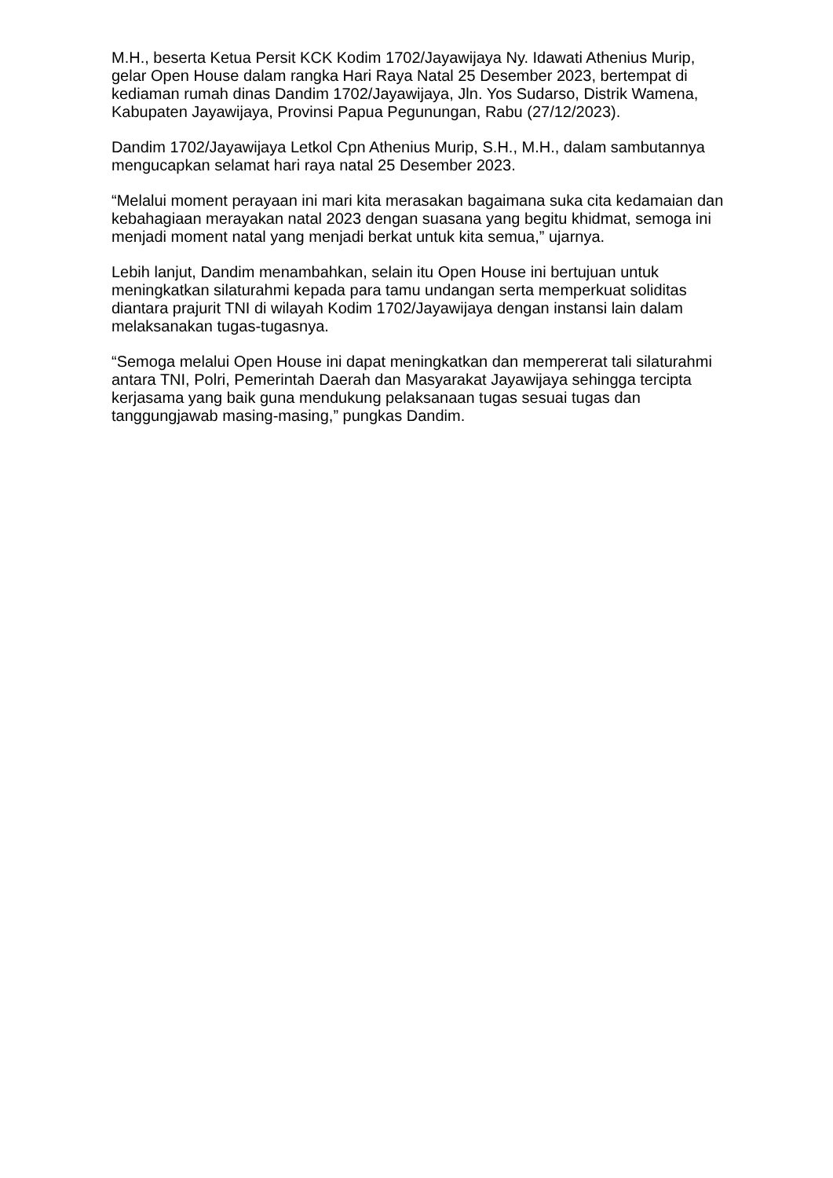M.H., beserta Ketua Persit KCK Kodim 1702/Jayawijaya Ny. Idawati Athenius Murip, gelar Open House dalam rangka Hari Raya Natal 25 Desember 2023, bertempat di kediaman rumah dinas Dandim 1702/Jayawijaya, Jln. Yos Sudarso, Distrik Wamena, Kabupaten Jayawijaya, Provinsi Papua Pegunungan, Rabu (27/12/2023).
Dandim 1702/Jayawijaya Letkol Cpn Athenius Murip, S.H., M.H., dalam sambutannya mengucapkan selamat hari raya natal 25 Desember 2023.
“Melalui moment perayaan ini mari kita merasakan bagaimana suka cita kedamaian dan kebahagiaan merayakan natal 2023 dengan suasana yang begitu khidmat, semoga ini menjadi moment natal yang menjadi berkat untuk kita semua,” ujarnya.
Lebih lanjut, Dandim menambahkan, selain itu Open House ini bertujuan untuk meningkatkan silaturahmi kepada para tamu undangan serta memperkuat soliditas diantara prajurit TNI di wilayah Kodim 1702/Jayawijaya dengan instansi lain dalam melaksanakan tugas-tugasnya.
“Semoga melalui Open House ini dapat meningkatkan dan mempererat tali silaturahmi antara TNI, Polri, Pemerintah Daerah dan Masyarakat Jayawijaya sehingga tercipta kerjasama yang baik guna mendukung pelaksanaan tugas sesuai tugas dan tanggungjawab masing-masing,” pungkas Dandim.